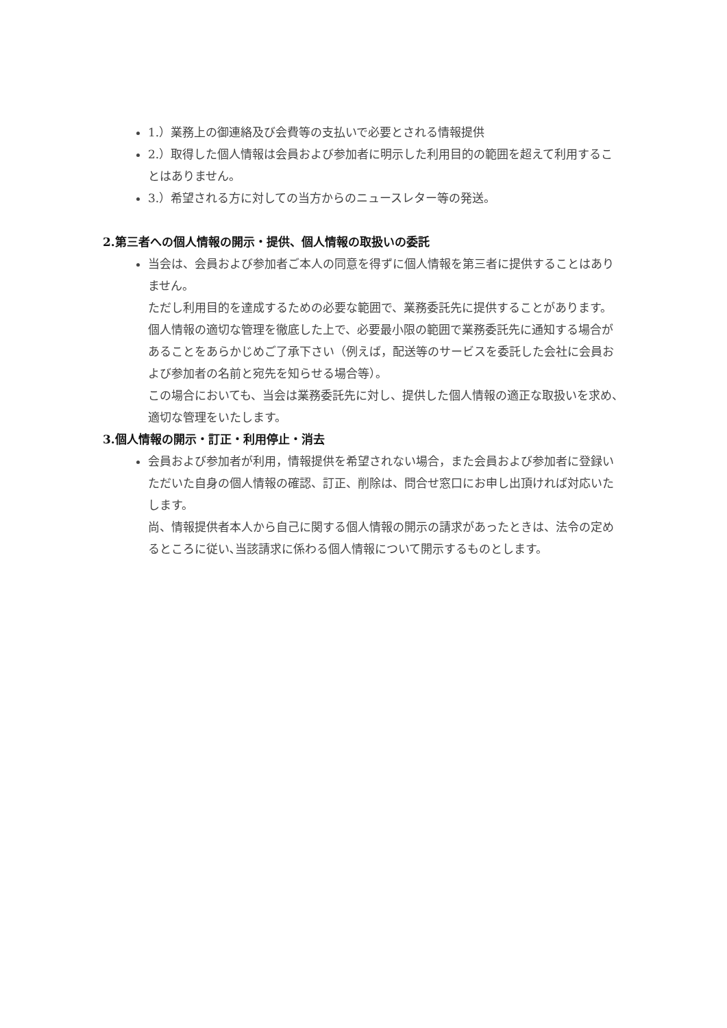1.）業務上の御連絡及び会費等の支払いで必要とされる情報提供
2.）取得した個人情報は会員および参加者に明示した利用目的の範囲を超えて利用することはありません。
3.）希望される方に対しての当方からのニュースレター等の発送。
2.第三者への個人情報の開示・提供、個人情報の取扱いの委託
当会は、会員および参加者ご本人の同意を得ずに個人情報を第三者に提供することはありません。
ただし利用目的を達成するための必要な範囲で、業務委託先に提供することがあります。
個人情報の適切な管理を徹底した上で、必要最小限の範囲で業務委託先に通知する場合があることをあらかじめご了承下さい（例えば，配送等のサービスを委託した会社に会員および参加者の名前と宛先を知らせる場合等）。
この場合においても、当会は業務委託先に対し、提供した個人情報の適正な取扱いを求め、適切な管理をいたします。
3.個人情報の開示・訂正・利用停止・消去
会員および参加者が利用，情報提供を希望されない場合，また会員および参加者に登録いただいた自身の個人情報の確認、訂正、削除は、問合せ窓口にお申し出頂ければ対応いたします。
尚、情報提供者本人から自己に関する個人情報の開示の請求があったときは、法令の定めるところに従い､当該請求に係わる個人情報について開示するものとします。